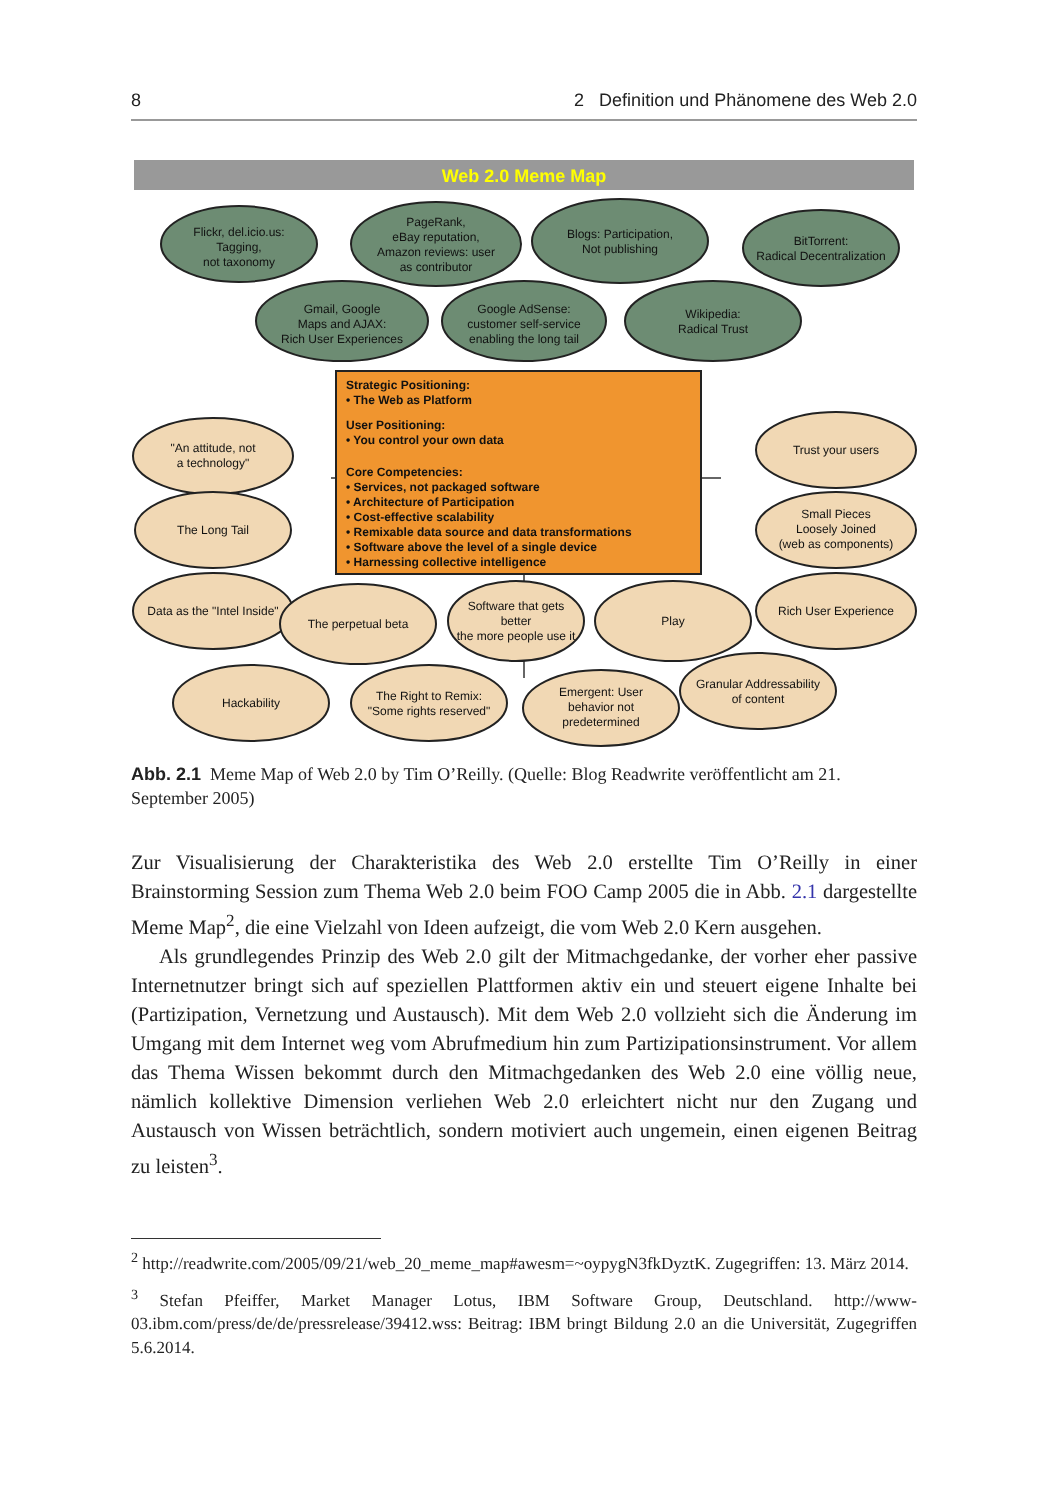8 2 Definition und Phänomene des Web 2.0
Web 2.0 Meme Map
Flickr, del.icio.us:
Tagging,
not taxonomy
PageRank,
eBay reputation,
Amazon reviews: user
as contributor
Blogs: Participation,
Not publishing
BitTorrent:
Radical Decentralization
Gmail, Google
Maps and AJAX:
Rich User Experiences
Google AdSense:
customer self-service
enabling the long tail
Wikipedia:
Radical Trust
Strategic Positioning:
• The Web as Platform
User Positioning:
• You control your own data
Core Competencies:
• Services, not packaged software
• Architecture of Participation
• Cost-effective scalability
• Remixable data source and data transformations
• Software above the level of a single device
• Harnessing collective intelligence
"An attitude, not
a technology"
The Long Tail
Data as the "Intel Inside"
The perpetual beta
Software that gets
better
the more people use it
Play
Rich User Experience
Trust your users
Small Pieces
Loosely Joined
(web as components)
Hackability
The Right to Remix:
"Some rights reserved"
Emergent: User
behavior not
predetermined
Granular Addressability
of content
Abb. 2.1 Meme Map of Web 2.0 by Tim O’Reilly. (Quelle: Blog Readwrite veröffentlicht am 21. September 2005)
Zur Visualisierung der Charakteristika des Web 2.0 erstellte Tim O’Reilly in einer Brainstorming Session zum Thema Web 2.0 beim FOO Camp 2005 die in Abb. 2.1 dargestellte Meme Map<sup>2</sup>, die eine Vielzahl von Ideen aufzeigt, die vom Web 2.0 Kern ausgehen.
Als grundlegendes Prinzip des Web 2.0 gilt der Mitmachgedanke, der vorher eher passive Internetnutzer bringt sich auf speziellen Plattformen aktiv ein und steuert eigene Inhalte bei (Partizipation, Vernetzung und Austausch). Mit dem Web 2.0 vollzieht sich die Änderung im Umgang mit dem Internet weg vom Abrufmedium hin zum Partizipationsinstrument. Vor allem das Thema Wissen bekommt durch den Mitmachgedanken des Web 2.0 eine völlig neue, nämlich kollektive Dimension verliehen Web 2.0 erleichtert nicht nur den Zugang und Austausch von Wissen beträchtlich, sondern motiviert auch ungemein, einen eigenen Beitrag zu leisten<sup>3</sup>.
<sup>2</sup> http://readwrite.com/2005/09/21/web_20_meme_map#awesm=~oypygN3fkDyztK. Zugegriffen: 13. März 2014.
<sup>3</sup> Stefan Pfeiffer, Market Manager Lotus, IBM Software Group, Deutschland. http://www-03.ibm.com/press/de/de/pressrelease/39412.wss: Beitrag: IBM bringt Bildung 2.0 an die Universität, Zugegriffen 5.6.2014.